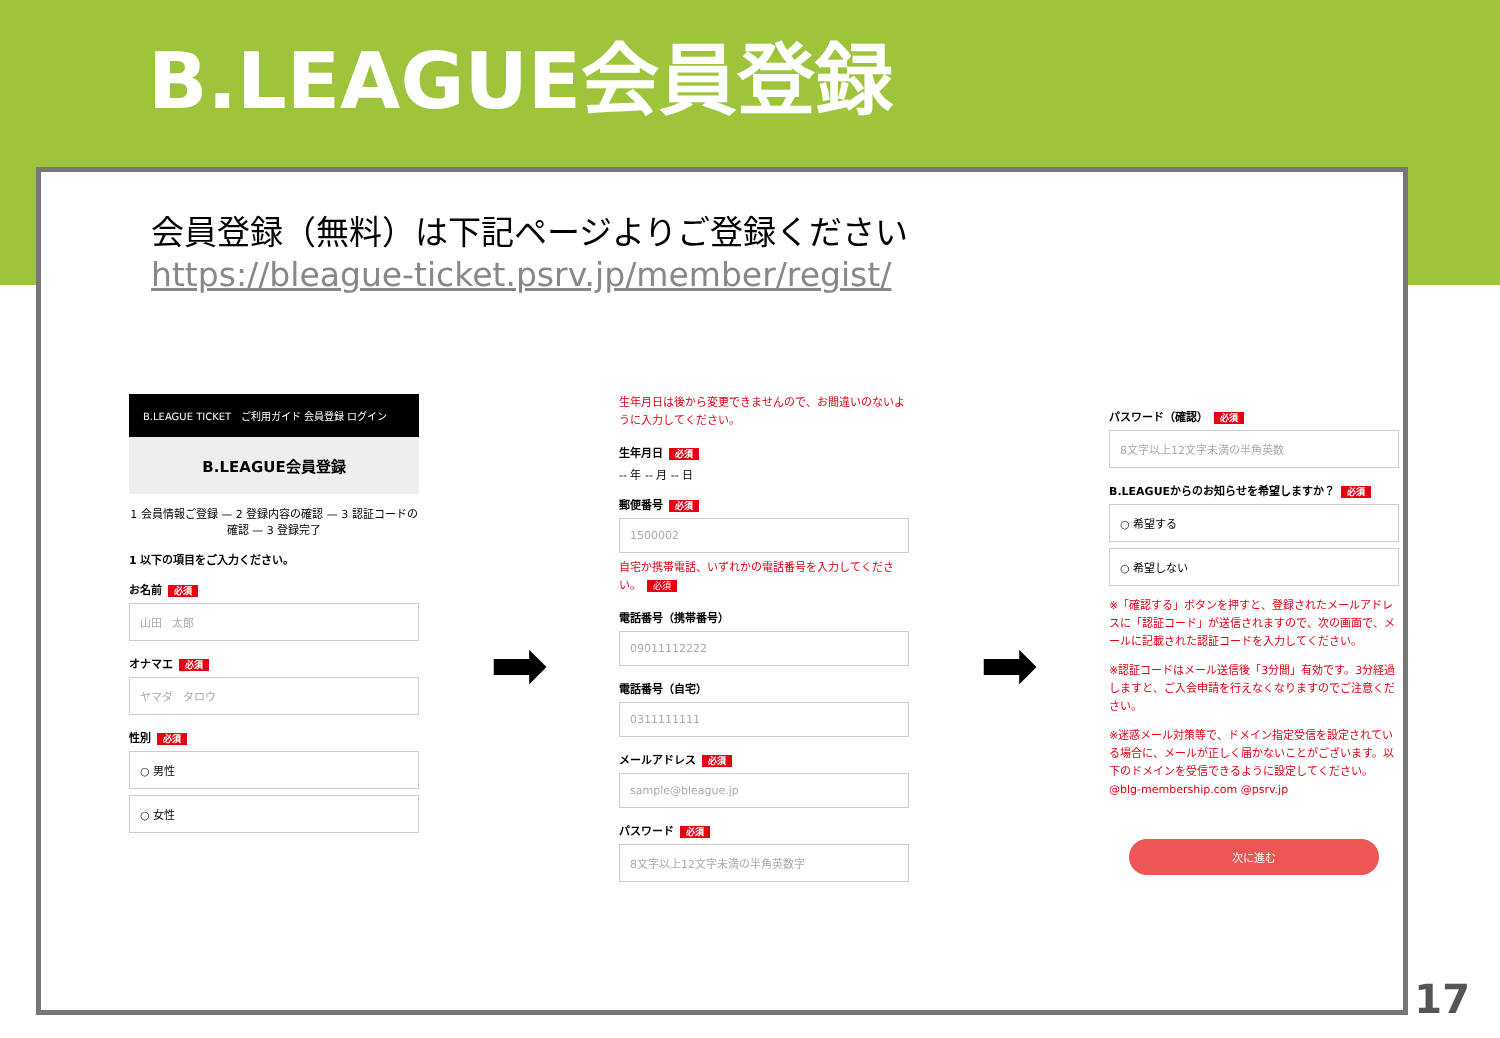B.LEAGUE会員登録
会員登録（無料）は下記ページよりご登録ください
https://bleague-ticket.psrv.jp/member/regist/
B.LEAGUE TICKET ご利用ガイド 会員登録 ログイン
B.LEAGUE会員登録
1 会員情報ご登録 — 2 登録内容の確認 — 3 認証コードの確認 — 3 登録完了
1 以下の項目をご入力ください。
お名前 必須
山田 太郎
オナマエ 必須
ヤマダ タロウ
性別 必須
○ 男性
○ 女性
➡
生年月日は後から変更できませんので、お間違いのないように入力してください。
生年月日 必須
-- 年 -- 月 -- 日
郵便番号 必須
1500002
自宅か携帯電話、いずれかの電話番号を入力してください。 必須
電話番号（携帯番号）
09011112222
電話番号（自宅）
0311111111
メールアドレス 必須
sample@bleague.jp
パスワード 必須
8文字以上12文字未満の半角英数字
➡
パスワード（確認） 必須
8文字以上12文字未満の半角英数
B.LEAGUEからのお知らせを希望しますか？ 必須
○ 希望する
○ 希望しない
※「確認する」ボタンを押すと、登録されたメールアドレスに「認証コード」が送信されますので、次の画面で、メールに記載された認証コードを入力してください。
※認証コードはメール送信後「3分間」有効です。3分経過しますと、ご入会申請を行えなくなりますのでご注意ください。
※迷惑メール対策等で、ドメイン指定受信を設定されている場合に、メールが正しく届かないことがございます。以下のドメインを受信できるように設定してください。@blg-membership.com @psrv.jp
次に進む
17